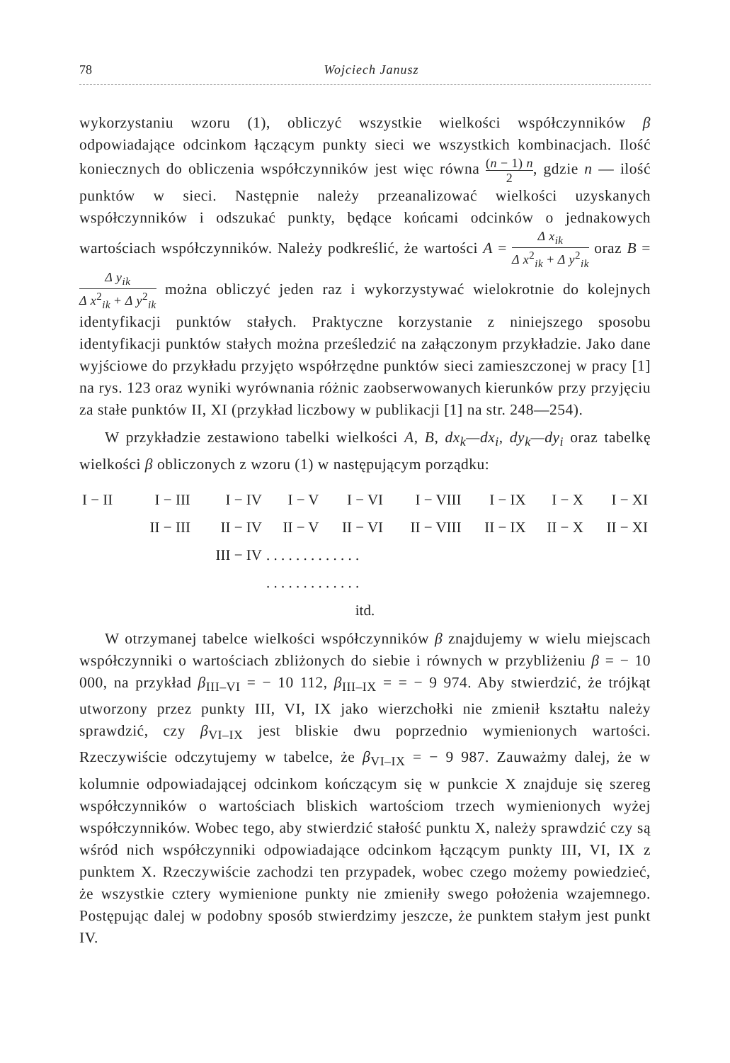78 Wojciech Janusz
wykorzystaniu wzoru (1), obliczyć wszystkie wielkości współczynników β odpowiadające odcinkom łączącym punkty sieci we wszystkich kombinacjach. Ilość koniecznych do obliczenia współczynników jest więc równa (n − 1) n 2, gdzie n — ilość punktów w sieci. Następnie należy przeanalizować wielkości uzyskanych współczynników i odszukać punkty, będące końcami odcinków o jednakowych wartościach współczynników. Należy podkreślić, że wartości A = Δ x<sub>ik</sub> Δ x<sup>2</sup><sub>ik</sub> + Δ y<sup>2</sup><sub>ik</sub> oraz B = Δ y<sub>ik</sub> Δ x<sup>2</sup><sub>ik</sub> + Δ y<sup>2</sup><sub>ik</sub> można obliczyć jeden raz i wykorzystywać wielokrotnie do kolejnych identyfikacji punktów stałych. Praktyczne korzystanie z niniejszego sposobu identyfikacji punktów stałych można prześledzić na załączonym przykładzie. Jako dane wyjściowe do przykładu przyjęto współrzędne punktów sieci zamieszczonej w pracy [1] na rys. 123 oraz wyniki wyrównania różnic zaobserwowanych kierunków przy przyjęciu za stałe punktów II, XI (przykład liczbowy w publikacji [1] na str. 248—254).
W przykładzie zestawiono tabelki wielkości A, B, dx<sub>k</sub>—dx<sub>i</sub>, dy<sub>k</sub>—dy<sub>i</sub> oraz tabelkę wielkości β obliczonych z wzoru (1) w następującym porządku:
| I − II | I − III | I − IV | I − V | I − VI | I − VIII | I − IX | I − X | I − XI |
| | II − III | II − IV | II − V | II − VI | II − VIII | II − IX | II − X | II − XI |
| | | III − IV | . . . . . . . . . . . . . | | | | | |
| | | | . . . . . . . . . . . . . | | | | | |
| itd. | | | | | | | | |
W otrzymanej tabelce wielkości współczynników β znajdujemy w wielu miejscach współczynniki o wartościach zbliżonych do siebie i równych w przybliżeniu β = − 10 000, na przykład β<sub>III–VI</sub> = − 10 112, β<sub>III–IX</sub> = = − 9 974. Aby stwierdzić, że trójkąt utworzony przez punkty III, VI, IX jako wierzchołki nie zmienił kształtu należy sprawdzić, czy β<sub>VI–IX</sub> jest bliskie dwu poprzednio wymienionych wartości. Rzeczywiście odczytujemy w tabelce, że β<sub>VI–IX</sub> = − 9 987. Zauważmy dalej, że w kolumnie odpowiadającej odcinkom kończącym się w punkcie X znajduje się szereg współczynników o wartościach bliskich wartościom trzech wymienionych wyżej współczynników. Wobec tego, aby stwierdzić stałość punktu X, należy sprawdzić czy są wśród nich współczynniki odpowiadające odcinkom łączącym punkty III, VI, IX z punktem X. Rzeczywiście zachodzi ten przypadek, wobec czego możemy powiedzieć, że wszystkie cztery wymienione punkty nie zmieniły swego położenia wzajemnego. Postępując dalej w podobny sposób stwierdzimy jeszcze, że punktem stałym jest punkt IV.